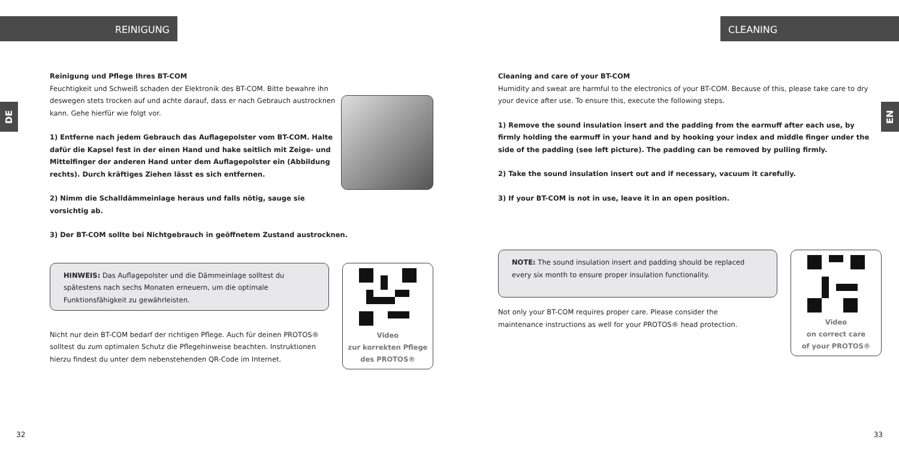REINIGUNG
DE
Reinigung und Pflege Ihres BT-COM
Feuchtigkeit und Schweiß schaden der Elektronik des BT-COM. Bitte bewahre ihn deswegen stets trocken auf und achte darauf, dass er nach Gebrauch austrocknen kann. Gehe hierfür wie folgt vor.
1) Entferne nach jedem Gebrauch das Auflagepolster vom BT-COM. Halte dafür die Kapsel fest in der einen Hand und hake seitlich mit Zeige- und Mittelfinger der anderen Hand unter dem Auflagepolster ein (Abbildung rechts). Durch kräftiges Ziehen lässt es sich entfernen.
2) Nimm die Schalldämmeinlage heraus und falls nötig, sauge sie vorsichtig ab.
3) Der BT-COM sollte bei Nichtgebrauch in geöffnetem Zustand austrocknen.
HINWEIS: Das Auflagepolster und die Dämmeinlage solltest du spätestens nach sechs Monaten erneuern, um die optimale Funktionsfähigkeit zu gewährleisten.
Nicht nur dein BT-COM bedarf der richtigen Pflege. Auch für deinen PROTOS® solltest du zum optimalen Schutz die Pflegehinweise beachten. Instruktionen hierzu findest du unter dem nebenstehenden QR-Code im Internet.
Video
zur korrekten Pflege
des PROTOS®
32
CLEANING
EN
Cleaning and care of your BT-COM
Humidity and sweat are harmful to the electronics of your BT-COM. Because of this, please take care to dry your device after use. To ensure this, execute the following steps.
1) Remove the sound insulation insert and the padding from the earmuff after each use, by firmly holding the earmuff in your hand and by hooking your index and middle finger under the side of the padding (see left picture). The padding can be removed by pulling firmly.
2) Take the sound insulation insert out and if necessary, vacuum it carefully.
3) If your BT-COM is not in use, leave it in an open position.
NOTE: The sound insulation insert and padding should be replaced every six month to ensure proper insulation functionality.
Not only your BT-COM requires proper care. Please consider the maintenance instructions as well for your PROTOS® head protection.
Video
on correct care
of your PROTOS®
33